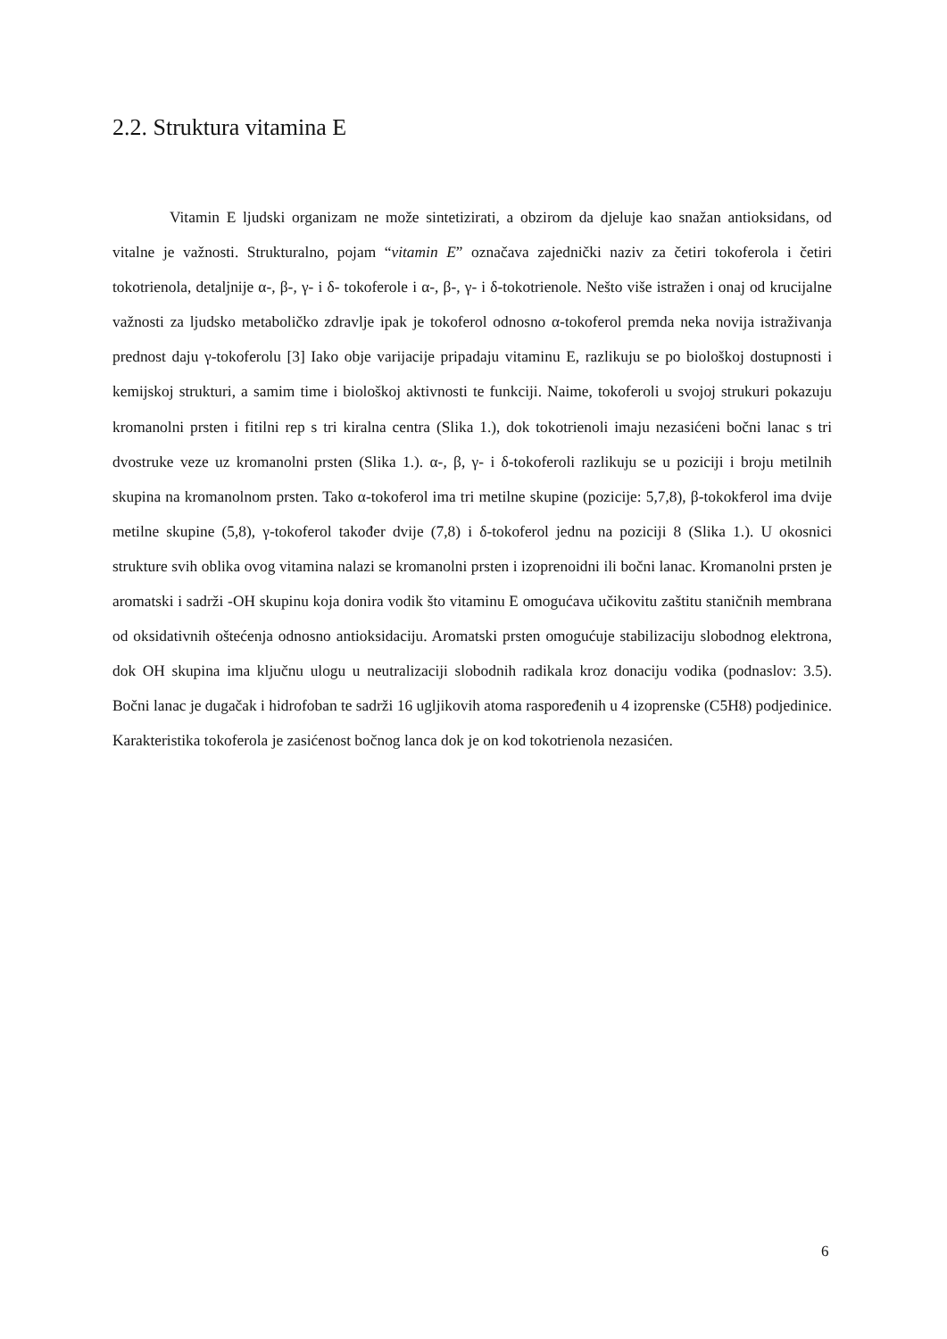2.2. Struktura vitamina E
Vitamin E ljudski organizam ne može sintetizirati, a obzirom da djeluje kao snažan antioksidans, od vitalne je važnosti. Strukturalno, pojam “vitamin E” označava zajednički naziv za četiri tokoferola i četiri tokotrienola, detaljnije α-, β-, γ- i δ- tokoferole i α-, β-, γ- i δ-tokotrienole. Nešto više istražen i onaj od krucijalne važnosti za ljudsko metaboličko zdravlje ipak je tokoferol odnosno α-tokoferol premda neka novija istraživanja prednost daju γ-tokoferolu [3] Iako obje varijacije pripadaju vitaminu E, razlikuju se po biološkoj dostupnosti i kemijskoj strukturi, a samim time i biološkoj aktivnosti te funkciji. Naime, tokoferoli u svojoj strukuri pokazuju kromanolni prsten i fitilni rep s tri kiralna centra (Slika 1.), dok tokotrienoli imaju nezasićeni bočni lanac s tri dvostruke veze uz kromanolni prsten (Slika 1.). α-, β, γ- i δ-tokoferoli razlikuju se u poziciji i broju metilnih skupina na kromanolnom prsten. Tako α-tokoferol ima tri metilne skupine (pozicije: 5,7,8), β-tokokferol ima dvije metilne skupine (5,8), γ-tokoferol također dvije (7,8) i δ-tokoferol jednu na poziciji 8 (Slika 1.). U okosnici strukture svih oblika ovog vitamina nalazi se kromanolni prsten i izoprenoidni ili bočni lanac. Kromanolni prsten je aromatski i sadrži -OH skupinu koja donira vodik što vitaminu E omogućava učikovitu zaštitu staničnih membrana od oksidativnih oštećenja odnosno antioksidaciju. Aromatski prsten omogućuje stabilizaciju slobodnog elektrona, dok OH skupina ima ključnu ulogu u neutralizaciji slobodnih radikala kroz donaciju vodika (podnaslov: 3.5). Bočni lanac je dugačak i hidrofoban te sadrži 16 ugljikovih atoma raspoređenih u 4 izoprenske (C5H8) podjedinice. Karakteristika tokoferola je zasićenost bočnog lanca dok je on kod tokotrienola nezasićen.
6